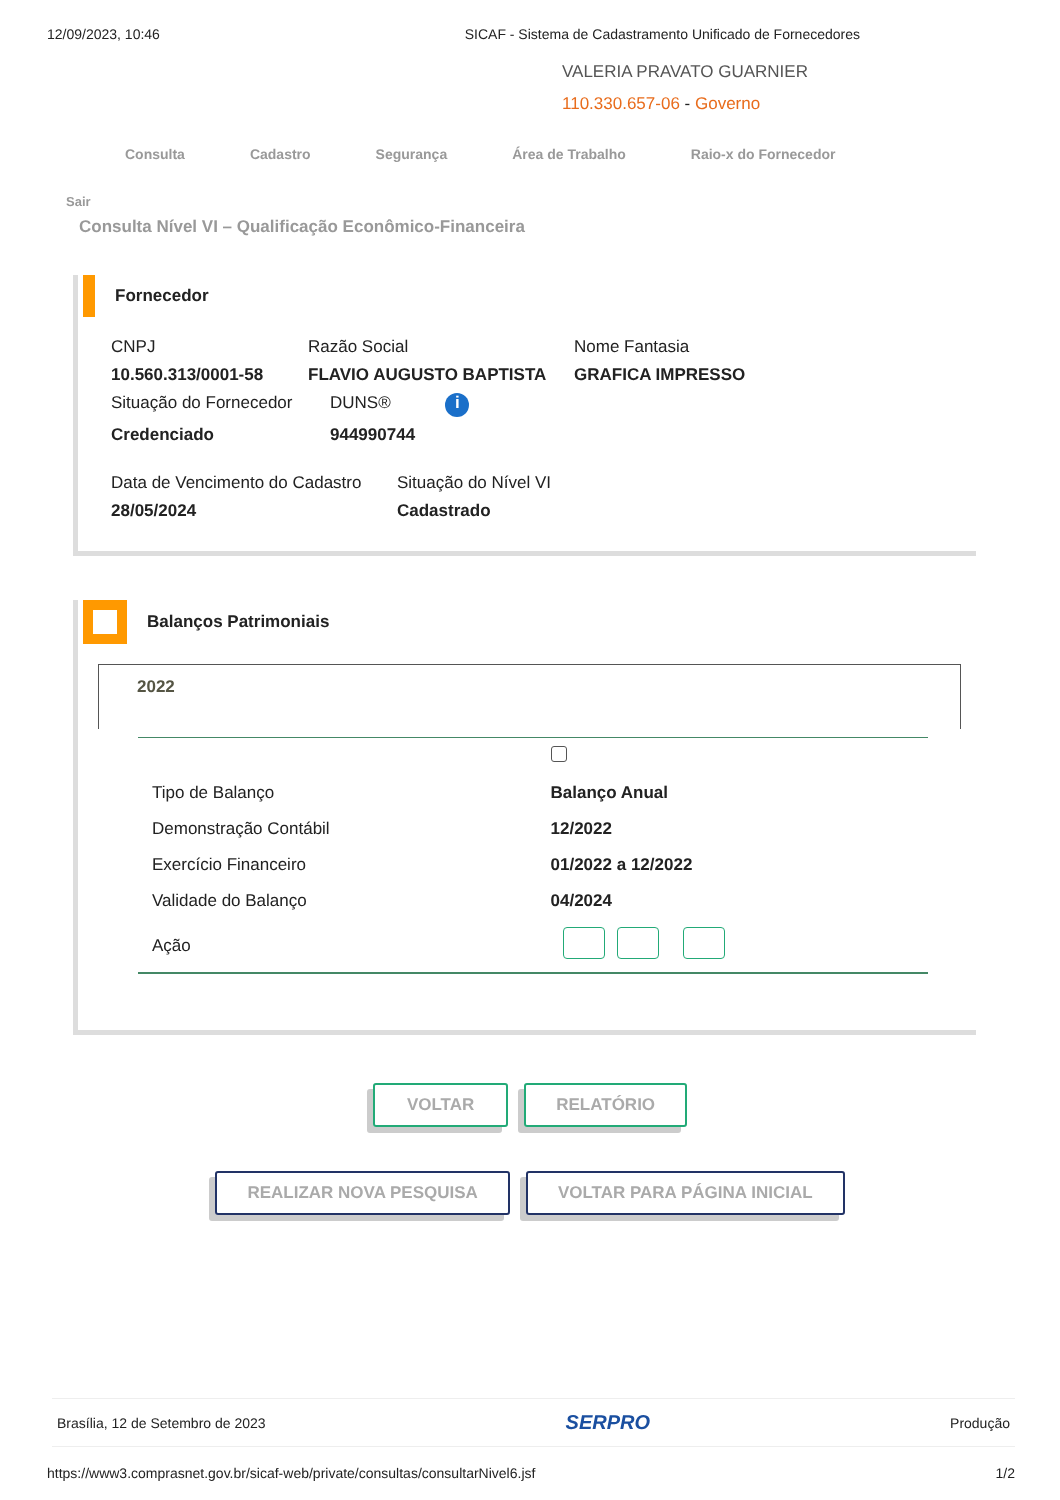12/09/2023, 10:46 SICAF - Sistema de Cadastramento Unificado de Fornecedores
VALERIA PRAVATO GUARNIER
110.330.657-06 - Governo
Consulta Cadastro Segurança Área de Trabalho Raio-x do Fornecedor
Sair
Consulta Nível VI – Qualificação Econômico-Financeira
Fornecedor
CNPJ Razão Social Nome Fantasia 10.560.313/0001-58 FLAVIO AUGUSTO BAPTISTA GRAFICA IMPRESSO
Situação do Fornecedor DUNS® i Credenciado 944990744
Data de Vencimento do Cadastro Situação do Nível VI 28/05/2024 Cadastrado
Balanços Patrimoniais
2022
| Tipo de Balanço | Balanço Anual |
| Demonstração Contábil | 12/2022 |
| Exercício Financeiro | 01/2022 a 12/2022 |
| Validade do Balanço | 04/2024 |
| Ação | |
VOLTAR RELATÓRIO
REALIZAR NOVA PESQUISA VOLTAR PARA PÁGINA INICIAL
Brasília, 12 de Setembro de 2023 SERPRO Produção
https://www3.comprasnet.gov.br/sicaf-web/private/consultas/consultarNivel6.jsf 1/2